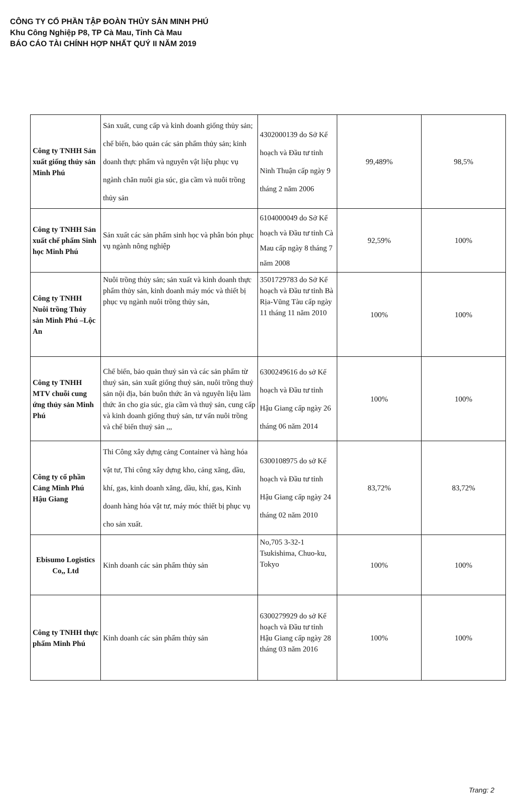CÔNG TY CỔ PHẦN TẬP ĐOÀN THỦY SẢN MINH PHÚ
Khu Công Nghiệp P8, TP Cà Mau, Tỉnh Cà Mau
BÁO CÁO TÀI CHÍNH HỢP NHẤT QUÝ II NĂM 2019
| Công ty TNHH Sản xuất giống thủy sản Minh Phú | Sản xuất, cung cấp và kinh doanh giống thủy sản; chế biến, bảo quản các sản phẩm thủy sản; kinh doanh thực phẩm và nguyên vật liệu phục vụ ngành chăn nuôi gia súc, gia cầm và nuôi trồng thủy sản | 4302000139 do Sở Kế hoạch và Đầu tư tỉnh Ninh Thuận cấp ngày 9 tháng 2 năm 2006 | 99,489% | 98,5% |
| Công ty TNHH Sản xuất chế phẩm Sinh học Minh Phú | Sản xuất các sản phẩm sinh học và phân bón phục vụ ngành nông nghiệp | 6104000049 do Sở Kế hoạch và Đầu tư tỉnh Cà Mau cấp ngày 8 tháng 7 năm 2008 | 92,59% | 100% |
| Công ty TNHH Nuôi trồng Thủy sản Minh Phú –Lộc An | Nuôi trồng thủy sản; sản xuất và kinh doanh thực phẩm thủy sản, kinh doanh máy móc và thiết bị phục vụ ngành nuôi trồng thủy sản, | 3501729783 do Sở Kế hoạch và Đầu tư tỉnh Bà Rịa-Vũng Tàu cấp ngày 11 tháng 11 năm 2010 | 100% | 100% |
| Công ty TNHH MTV chuỗi cung ứng thủy sản Minh Phú | Chế biến, bảo quản thuỷ sản và các sản phẩm từ thuỷ sản, sản xuất giống thuỷ sản, nuôi trồng thuỷ sản nội địa, bán buôn thức ăn và nguyên liệu làm thức ăn cho gia súc, gia cầm và thuỷ sản, cung cấp và kinh doanh giống thuỷ sản, tư vấn nuôi trồng và chế biến thuỷ sản ,,, | 6300249616 do sở Kế hoạch và Đầu tư tỉnh Hậu Giang cấp ngày 26 tháng 06 năm 2014 | 100% | 100% |
| Công ty cổ phần Cảng Minh Phú Hậu Giang | Thi Công xây dựng cảng Container và hàng hóa vật tư, Thi công xây dựng kho, cảng xăng, dầu, khí, gas, kinh doanh xăng, dầu, khí, gas, Kinh doanh hàng hóa vật tư, máy móc thiết bị phục vụ cho sản xuất. | 6300108975 do sở Kế hoạch và Đầu tư tỉnh Hậu Giang cấp ngày 24 tháng 02 năm 2010 | 83,72% | 83,72% |
| Ebisumo Logistics Co,, Ltd | Kinh doanh các sản phẩm thủy sản | No,705 3-32-1 Tsukishima, Chuo-ku, Tokyo | 100% | 100% |
| Công ty TNHH thực phẩm Minh Phú | Kinh doanh các sản phẩm thủy sản | 6300279929 do sở Kế hoạch và Đầu tư tỉnh Hậu Giang cấp ngày 28 tháng 03 năm 2016 | 100% | 100% |
Trang: 2